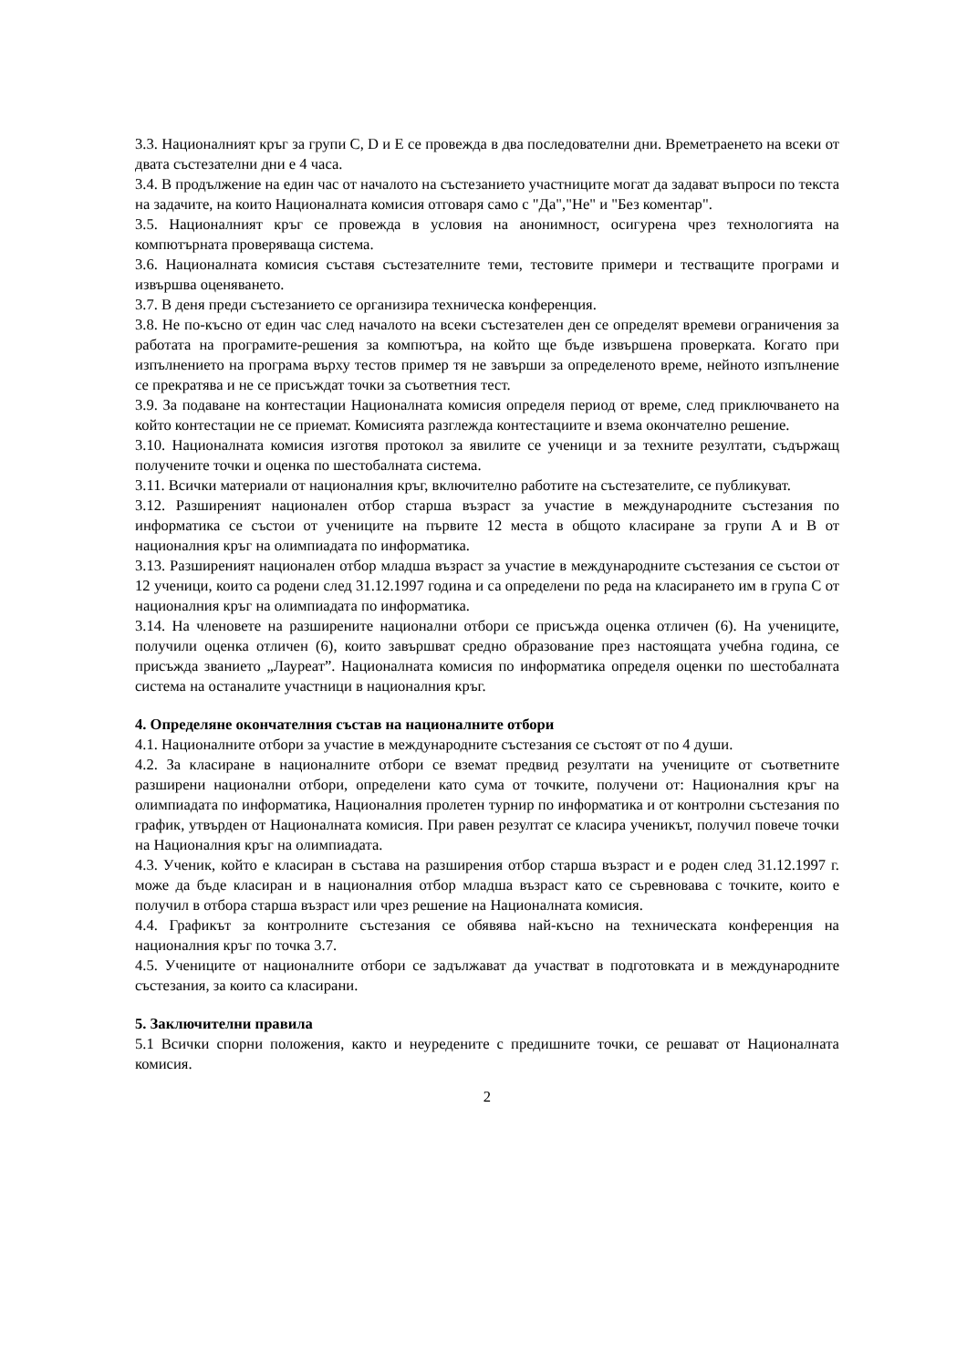3.3. Националният кръг за групи C, D и E се провежда в два последователни дни. Времетраенето на всеки от двата състезателни дни е 4 часа.
3.4. В продължение на един час от началото на състезанието участниците могат да задават въпроси по текста на задачите, на които Националната комисия отговаря само с "Да","Не" и "Без коментар".
3.5. Националният кръг се провежда в условия на анонимност, осигурена чрез технологията на компютърната проверяваща система.
3.6. Националната комисия съставя състезателните теми, тестовите примери и тестващите програми и извършва оценяването.
3.7. В деня преди състезанието се организира техническа конференция.
3.8. Не по-късно от един час след началото на всеки състезателен ден се определят времеви ограничения за работата на програмите-решения за компютъра, на който ще бъде извършена проверката. Когато при изпълнението на програма върху тестов пример тя не завърши за определеното време, нейното изпълнение се прекратява и не се присъждат точки за съответния тест.
3.9. За подаване на контестации Националната комисия определя период от време, след приключването на който контестации не се приемат. Комисията разглежда контестациите и взема окончателно решение.
3.10. Националната комисия изготвя протокол за явилите се ученици и за техните резултати, съдържащ получените точки и оценка по шестобалната система.
3.11. Всички материали от националния кръг, включително работите на състезателите, се публикуват.
3.12. Разширеният национален отбор старша възраст за участие в международните състезания по информатика се състои от учениците на първите 12 места в общото класиране за групи A и B от националния кръг на олимпиадата по информатика.
3.13. Разширеният национален отбор младша възраст за участие в международните състезания се състои от 12 ученици, които са родени след 31.12.1997 година и са определени по реда на класирането им в група C от националния кръг на олимпиадата по информатика.
3.14. На членовете на разширените национални отбори се присъжда оценка отличен (6). На учениците, получили оценка отличен (6), които завършват средно образование през настоящата учебна година, се присъжда званието „Лауреат”. Националната комисия по информатика определя оценки по шестобалната система на останалите участници в националния кръг.
4. Определяне окончателния състав на националните отбори
4.1. Националните отбори за участие в международните състезания се състоят от по 4 души.
4.2. За класиране в националните отбори се вземат предвид резултати на учениците от съответните разширени национални отбори, определени като сума от точките, получени от: Националния кръг на олимпиадата по информатика, Националния пролетен турнир по информатика и от контролни състезания по график, утвърден от Националната комисия. При равен резултат се класира ученикът, получил повече точки на Националния кръг на олимпиадата.
4.3. Ученик, който е класиран в състава на разширения отбор старша възраст и е роден след 31.12.1997 г. може да бъде класиран и в националния отбор младша възраст като се съревновава с точките, които е получил в отбора старша възраст или чрез решение на Националната комисия.
4.4. Графикът за контролните състезания се обявява най-късно на техническата конференция на националния кръг по точка 3.7.
4.5. Учениците от националните отбори се задължават да участват в подготовката и в международните състезания, за които са класирани.
5. Заключителни правила
5.1 Всички спорни положения, както и неуредените с предишните точки, се решават от Националната комисия.
2